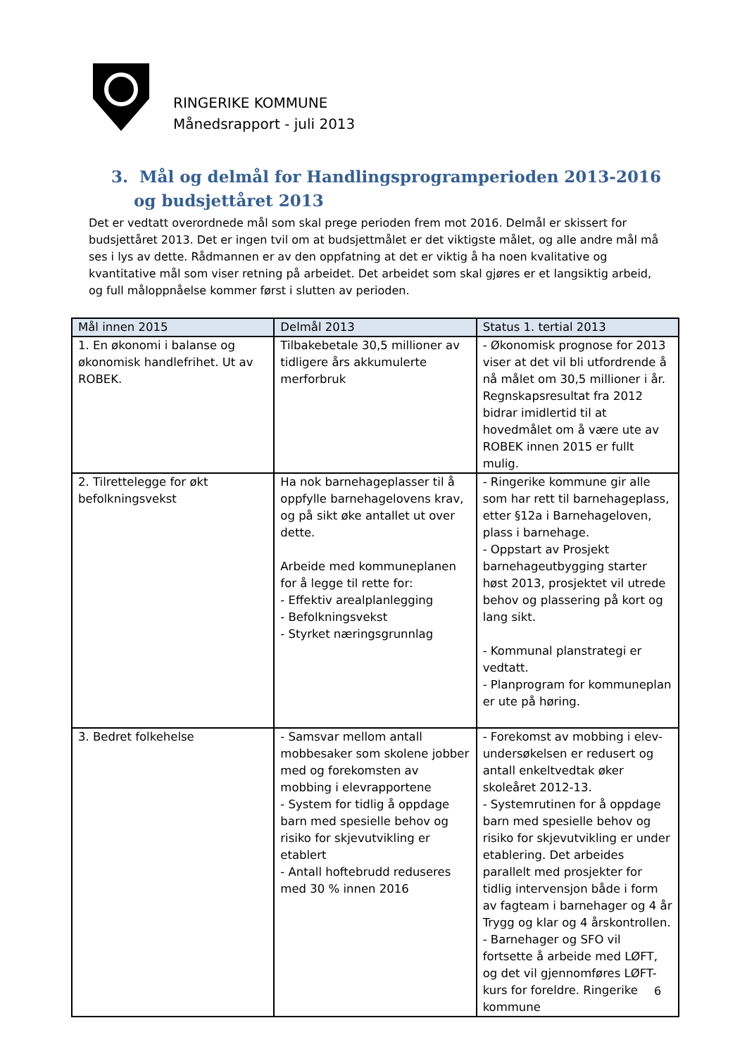RINGERIKE KOMMUNE
Månedsrapport - juli 2013
3. Mål og delmål for Handlingsprogramperioden 2013-2016 og budsjettåret 2013
Det er vedtatt overordnede mål som skal prege perioden frem mot 2016. Delmål er skissert for budsjettåret 2013. Det er ingen tvil om at budsjettmålet er det viktigste målet, og alle andre mål må ses i lys av dette. Rådmannen er av den oppfatning at det er viktig å ha noen kvalitative og kvantitative mål som viser retning på arbeidet. Det arbeidet som skal gjøres er et langsiktig arbeid, og full måloppnåelse kommer først i slutten av perioden.
| Mål innen 2015 | Delmål 2013 | Status 1. tertial 2013 |
| --- | --- | --- |
| 1. En økonomi i balanse og økonomisk handlefrihet. Ut av ROBEK. | Tilbakebetale 30,5 millioner av tidligere års akkumulerte merforbruk | - Økonomisk prognose for 2013 viser at det vil bli utfordrende å nå målet om 30,5 millioner i år. Regnskapsresultat fra 2012 bidrar imidlertid til at hovedmålet om å være ute av ROBEK innen 2015 er fullt mulig. |
| 2. Tilrettelegge for økt befolkningsvekst | Ha nok barnehageplasser til å oppfylle barnehagelovens krav, og på sikt øke antallet ut over dette. Arbeide med kommuneplanen for å legge til rette for: - Effektiv arealplanlegging - Befolkningsvekst - Styrket næringsgrunnlag | - Ringerike kommune gir alle som har rett til barnehageplass, etter §12a i Barnehageloven, plass i barnehage. - Oppstart av Prosjekt barnehageutbygging starter høst 2013, prosjektet vil utrede behov og plassering på kort og lang sikt. - Kommunal planstrategi er vedtatt. - Planprogram for kommuneplan er ute på høring. |
| 3. Bedret folkehelse | - Samsvar mellom antall mobbesaker som skolene jobber med og forekomsten av mobbing i elevrapportene - System for tidlig å oppdage barn med spesielle behov og risiko for skjevutvikling er etablert - Antall hoftebrudd reduseres med 30 % innen 2016 | - Forekomst av mobbing i elev-undersøkelsen er redusert og antall enkeltvedtak øker skoleåret 2012-13. - Systemrutinen for å oppdage barn med spesielle behov og risiko for skjevutvikling er under etablering. Det arbeides parallelt med prosjekter for tidlig intervensjon både i form av fagteam i barnehager og 4 år Trygg og klar og 4 årskontrollen. - Barnehager og SFO vil fortsette å arbeide med LØFT, og det vil gjennomføres LØFT- kurs for foreldre. Ringerike kommune |
6